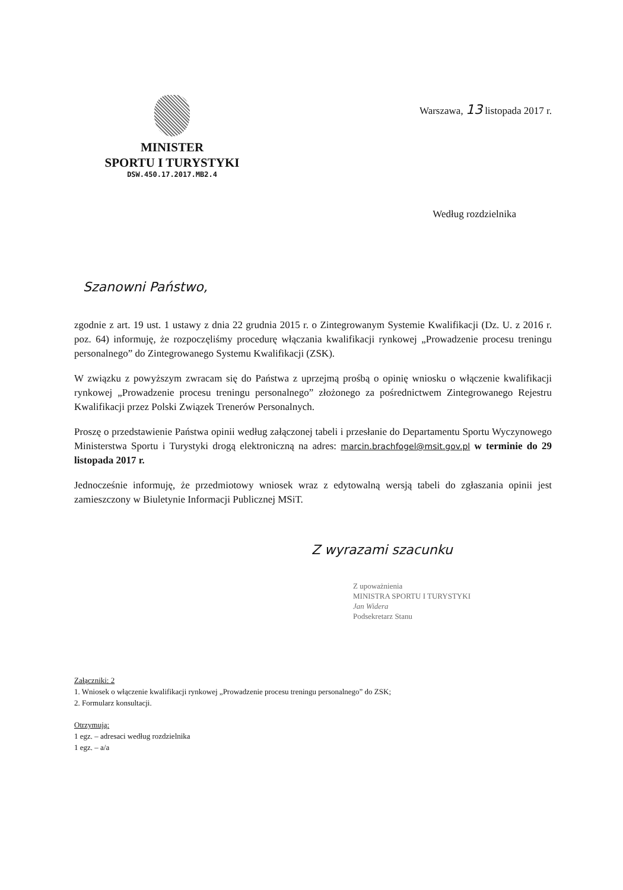MINISTER
SPORTU I TURYSTYKI
DSW.450.17.2017.MB2.4
Warszawa, 13 listopada 2017 r.
Według rozdzielnika
Szanowni Państwo,
zgodnie z art. 19 ust. 1 ustawy z dnia 22 grudnia 2015 r. o Zintegrowanym Systemie Kwalifikacji (Dz. U. z 2016 r. poz. 64) informuję, że rozpoczęliśmy procedurę włączania kwalifikacji rynkowej „Prowadzenie procesu treningu personalnego” do Zintegrowanego Systemu Kwalifikacji (ZSK).
W związku z powyższym zwracam się do Państwa z uprzejmą prośbą o opinię wniosku o włączenie kwalifikacji rynkowej „Prowadzenie procesu treningu personalnego” złożonego za pośrednictwem Zintegrowanego Rejestru Kwalifikacji przez Polski Związek Trenerów Personalnych.
Proszę o przedstawienie Państwa opinii według załączonej tabeli i przesłanie do Departamentu Sportu Wyczynowego Ministerstwa Sportu i Turystyki drogą elektroniczną na adres: marcin.brachfogel@msit.gov.pl w terminie do 29 listopada 2017 r.
Jednocześnie informuję, że przedmiotowy wniosek wraz z edytowalną wersją tabeli do zgłaszania opinii jest zamieszczony w Biuletynie Informacji Publicznej MSiT.
Z wyrazami szacunku
Z upoważnienia
MINISTRA SPORTU I TURYSTYKI
Jan Widera
Podsekretarz Stanu
Załączniki: 2
1. Wniosek o włączenie kwalifikacji rynkowej „Prowadzenie procesu treningu personalnego” do ZSK;
2. Formularz konsultacji.
Otrzymują:
1 egz. – adresaci według rozdzielnika
1 egz. – a/a